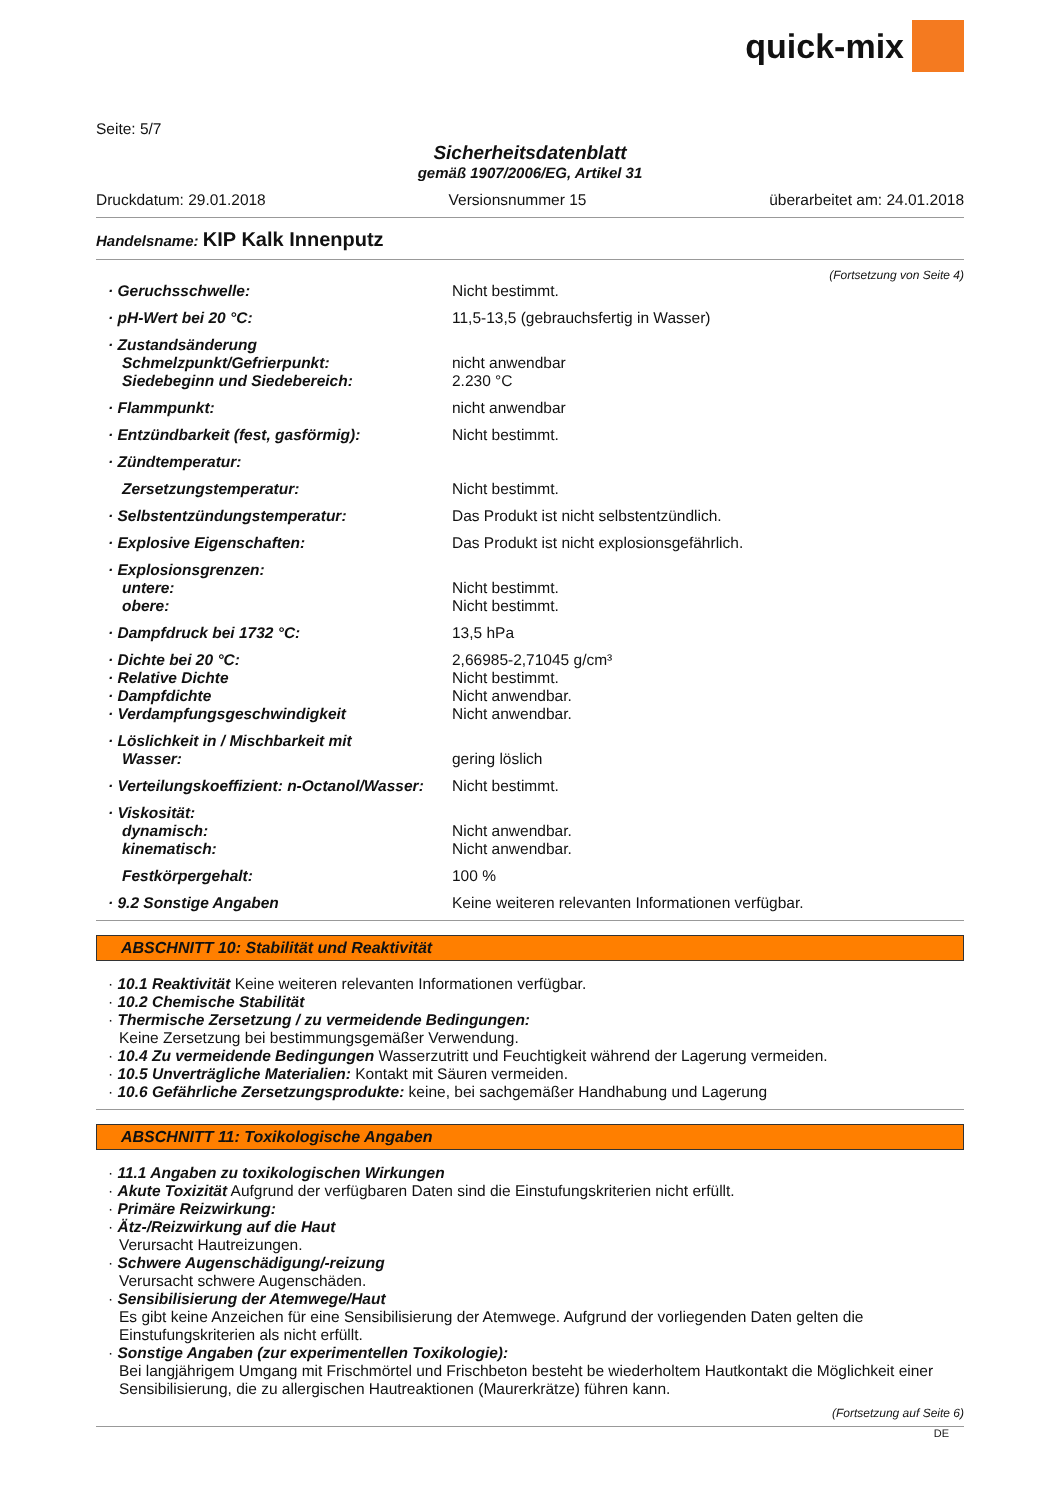quick-mix
Seite: 5/7
Sicherheitsdatenblatt
gemäß 1907/2006/EG, Artikel 31
Druckdatum: 29.01.2018 Versionsnummer 15 überarbeitet am: 24.01.2018
Handelsname: KIP Kalk Innenputz
(Fortsetzung von Seite 4)
| · Geruchsschwelle: | Nicht bestimmt. |
| · pH-Wert bei 20 °C: | 11,5-13,5 (gebrauchsfertig in Wasser) |
| · Zustandsänderung | |
| Schmelzpunkt/Gefrierpunkt: | nicht anwendbar |
| Siedebeginn und Siedebereich: | 2.230 °C |
| · Flammpunkt: | nicht anwendbar |
| · Entzündbarkeit (fest, gasförmig): | Nicht bestimmt. |
| · Zündtemperatur: | |
| Zersetzungstemperatur: | Nicht bestimmt. |
| · Selbstentzündungstemperatur: | Das Produkt ist nicht selbstentzündlich. |
| · Explosive Eigenschaften: | Das Produkt ist nicht explosionsgefährlich. |
| · Explosionsgrenzen: | |
| untere: | Nicht bestimmt. |
| obere: | Nicht bestimmt. |
| · Dampfdruck bei 1732 °C: | 13,5 hPa |
| · Dichte bei 20 °C: | 2,66985-2,71045 g/cm³ |
| · Relative Dichte | Nicht bestimmt. |
| · Dampfdichte | Nicht anwendbar. |
| · Verdampfungsgeschwindigkeit | Nicht anwendbar. |
| · Löslichkeit in / Mischbarkeit mit | |
| Wasser: | gering löslich |
| · Verteilungskoeffizient: n-Octanol/Wasser: | Nicht bestimmt. |
| · Viskosität: | |
| dynamisch: | Nicht anwendbar. |
| kinematisch: | Nicht anwendbar. |
| Festkörpergehalt: | 100 % |
| · 9.2 Sonstige Angaben | Keine weiteren relevanten Informationen verfügbar. |
ABSCHNITT 10: Stabilität und Reaktivität
· 10.1 Reaktivität Keine weiteren relevanten Informationen verfügbar.
· 10.2 Chemische Stabilität
· Thermische Zersetzung / zu vermeidende Bedingungen:
Keine Zersetzung bei bestimmungsgemäßer Verwendung.
· 10.4 Zu vermeidende Bedingungen Wasserzutritt und Feuchtigkeit während der Lagerung vermeiden.
· 10.5 Unverträgliche Materialien: Kontakt mit Säuren vermeiden.
· 10.6 Gefährliche Zersetzungsprodukte: keine, bei sachgemäßer Handhabung und Lagerung
ABSCHNITT 11: Toxikologische Angaben
· 11.1 Angaben zu toxikologischen Wirkungen
· Akute Toxizität Aufgrund der verfügbaren Daten sind die Einstufungskriterien nicht erfüllt.
· Primäre Reizwirkung:
· Ätz-/Reizwirkung auf die Haut
Verursacht Hautreizungen.
· Schwere Augenschädigung/-reizung
Verursacht schwere Augenschäden.
· Sensibilisierung der Atemwege/Haut
Es gibt keine Anzeichen für eine Sensibilisierung der Atemwege. Aufgrund der vorliegenden Daten gelten die Einstufungskriterien als nicht erfüllt.
· Sonstige Angaben (zur experimentellen Toxikologie):
Bei langjährigem Umgang mit Frischmörtel und Frischbeton besteht be wiederholtem Hautkontakt die Möglichkeit einer Sensibilisierung, die zu allergischen Hautreaktionen (Maurerkrätze) führen kann.
(Fortsetzung auf Seite 6)
DE